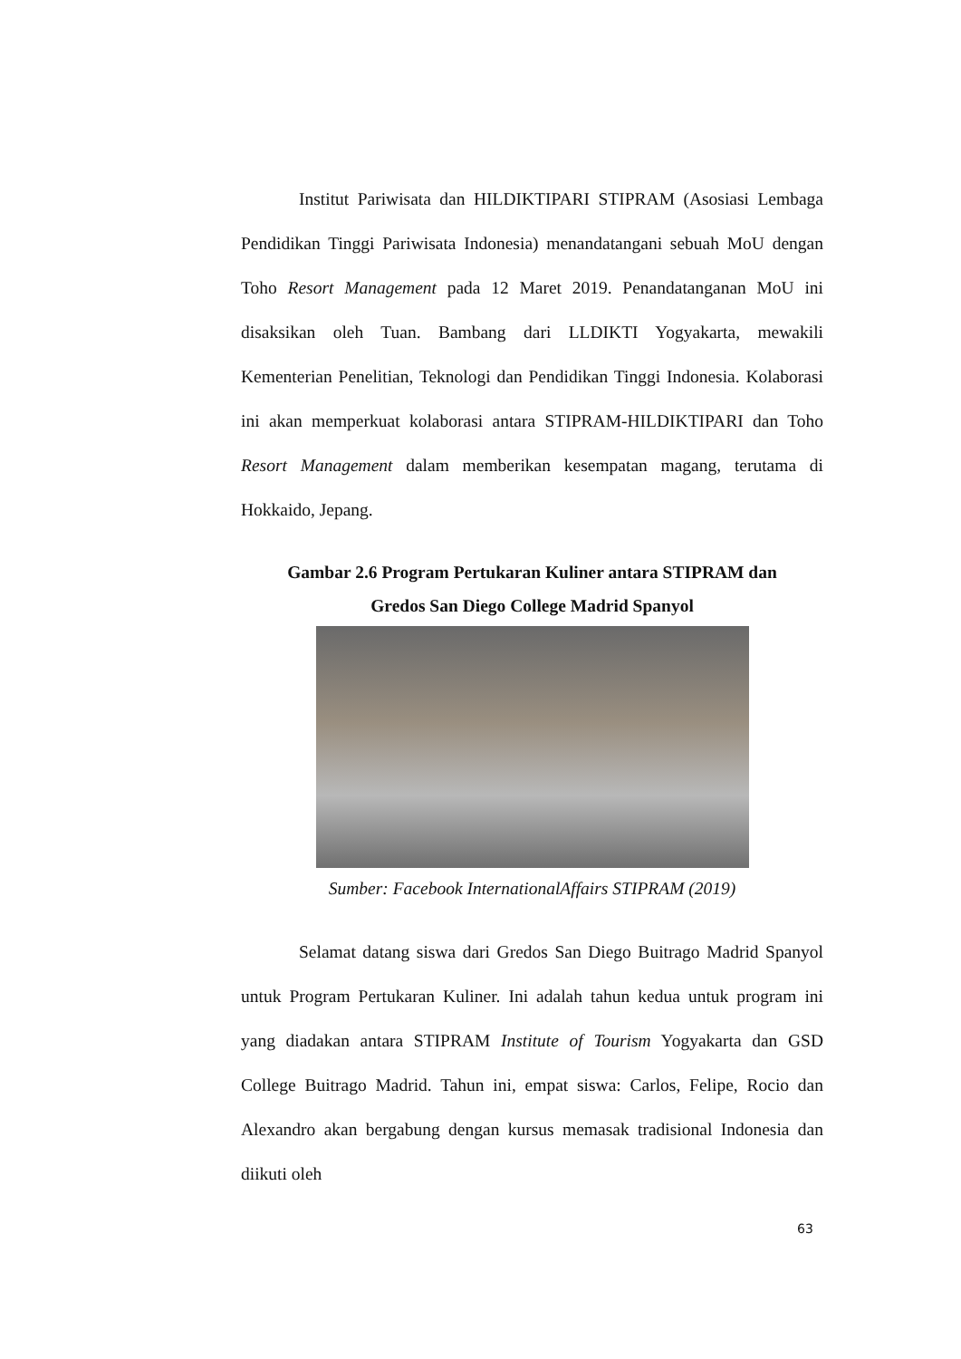Institut Pariwisata dan HILDIKTIPARI STIPRAM (Asosiasi Lembaga Pendidikan Tinggi Pariwisata Indonesia) menandatangani sebuah MoU dengan Toho Resort Management pada 12 Maret 2019. Penandatanganan MoU ini disaksikan oleh Tuan. Bambang dari LLDIKTI Yogyakarta, mewakili Kementerian Penelitian, Teknologi dan Pendidikan Tinggi Indonesia. Kolaborasi ini akan memperkuat kolaborasi antara STIPRAM-HILDIKTIPARI dan Toho Resort Management dalam memberikan kesempatan magang, terutama di Hokkaido, Jepang.
Gambar 2.6 Program Pertukaran Kuliner antara STIPRAM dan
Gredos San Diego College Madrid Spanyol
Sumber: Facebook InternationalAffairs STIPRAM (2019)
Selamat datang siswa dari Gredos San Diego Buitrago Madrid Spanyol untuk Program Pertukaran Kuliner. Ini adalah tahun kedua untuk program ini yang diadakan antara STIPRAM Institute of Tourism Yogyakarta dan GSD College Buitrago Madrid. Tahun ini, empat siswa: Carlos, Felipe, Rocio dan Alexandro akan bergabung dengan kursus memasak tradisional Indonesia dan diikuti oleh
63